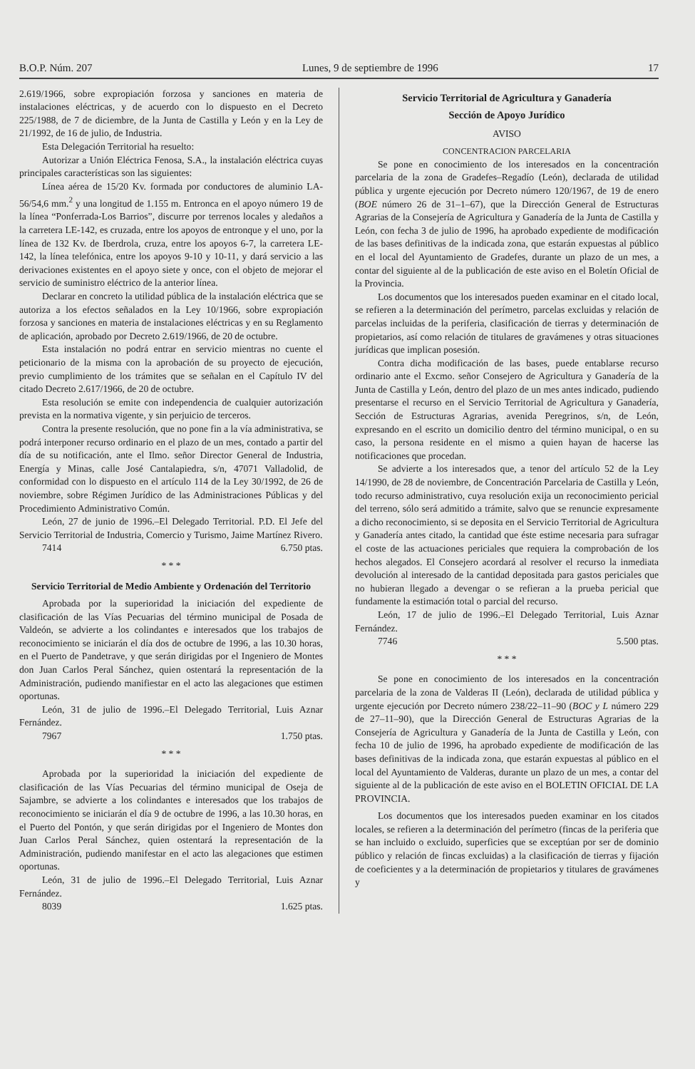B.O.P. Núm. 207 Lunes, 9 de septiembre de 1996 17
2.619/1966, sobre expropiación forzosa y sanciones en materia de instalaciones eléctricas, y de acuerdo con lo dispuesto en el Decreto 225/1988, de 7 de diciembre, de la Junta de Castilla y León y en la Ley de 21/1992, de 16 de julio, de Industria.
Esta Delegación Territorial ha resuelto:
Autorizar a Unión Eléctrica Fenosa, S.A., la instalación eléctrica cuyas principales características son las siguientes:
Línea aérea de 15/20 Kv. formada por conductores de aluminio LA-56/54,6 mm.<sup>2</sup> y una longitud de 1.155 m. Entronca en el apoyo número 19 de la línea “Ponferrada-Los Barrios”, discurre por terrenos locales y aledaños a la carretera LE-142, es cruzada, entre los apoyos de entronque y el uno, por la línea de 132 Kv. de Iberdrola, cruza, entre los apoyos 6-7, la carretera LE-142, la línea telefónica, entre los apoyos 9-10 y 10-11, y dará servicio a las derivaciones existentes en el apoyo siete y once, con el objeto de mejorar el servicio de suministro eléctrico de la anterior línea.
Declarar en concreto la utilidad pública de la instalación eléctrica que se autoriza a los efectos señalados en la Ley 10/1966, sobre expropiación forzosa y sanciones en materia de instalaciones eléctricas y en su Reglamento de aplicación, aprobado por Decreto 2.619/1966, de 20 de octubre.
Esta instalación no podrá entrar en servicio mientras no cuente el peticionario de la misma con la aprobación de su proyecto de ejecución, previo cumplimiento de los trámites que se señalan en el Capítulo IV del citado Decreto 2.617/1966, de 20 de octubre.
Esta resolución se emite con independencia de cualquier autorización prevista en la normativa vigente, y sin perjuicio de terceros.
Contra la presente resolución, que no pone fin a la vía administrativa, se podrá interponer recurso ordinario en el plazo de un mes, contado a partir del día de su notificación, ante el Ilmo. señor Director General de Industria, Energía y Minas, calle José Cantalapiedra, s/n, 47071 Valladolid, de conformidad con lo dispuesto en el artículo 114 de la Ley 30/1992, de 26 de noviembre, sobre Régimen Jurídico de las Administraciones Públicas y del Procedimiento Administrativo Común.
León, 27 de junio de 1996.–El Delegado Territorial. P.D. El Jefe del Servicio Territorial de Industria, Comercio y Turismo, Jaime Martínez Rivero.
7414 6.750 ptas.
* * *
Servicio Territorial de Medio Ambiente y Ordenación del Territorio
Aprobada por la superioridad la iniciación del expediente de clasificación de las Vías Pecuarias del término municipal de Posada de Valdeón, se advierte a los colindantes e interesados que los trabajos de reconocimiento se iniciarán el día dos de octubre de 1996, a las 10.30 horas, en el Puerto de Pandetrave, y que serán dirigidas por el Ingeniero de Montes don Juan Carlos Peral Sánchez, quien ostentará la representación de la Administración, pudiendo manifiestar en el acto las alegaciones que estimen oportunas.
León, 31 de julio de 1996.–El Delegado Territorial, Luis Aznar Fernández.
7967 1.750 ptas.
* * *
Aprobada por la superioridad la iniciación del expediente de clasificación de las Vías Pecuarias del término municipal de Oseja de Sajambre, se advierte a los colindantes e interesados que los trabajos de reconocimiento se iniciarán el día 9 de octubre de 1996, a las 10.30 horas, en el Puerto del Pontón, y que serán dirigidas por el Ingeniero de Montes don Juan Carlos Peral Sánchez, quien ostentará la representación de la Administración, pudiendo manifestar en el acto las alegaciones que estimen oportunas.
León, 31 de julio de 1996.–El Delegado Territorial, Luis Aznar Fernández.
8039 1.625 ptas.
Servicio Territorial de Agricultura y Ganadería
Sección de Apoyo Jurídico
AVISO
CONCENTRACION PARCELARIA
Se pone en conocimiento de los interesados en la concentración parcelaria de la zona de Gradefes–Regadío (León), declarada de utilidad pública y urgente ejecución por Decreto número 120/1967, de 19 de enero (BOE número 26 de 31–1–67), que la Dirección General de Estructuras Agrarias de la Consejería de Agricultura y Ganadería de la Junta de Castilla y León, con fecha 3 de julio de 1996, ha aprobado expediente de modificación de las bases definitivas de la indicada zona, que estarán expuestas al público en el local del Ayuntamiento de Gradefes, durante un plazo de un mes, a contar del siguiente al de la publicación de este aviso en el Boletín Oficial de la Provincia.
Los documentos que los interesados pueden examinar en el citado local, se refieren a la determinación del perímetro, parcelas excluidas y relación de parcelas incluidas de la periferia, clasificación de tierras y determinación de propietarios, así como relación de titulares de gravámenes y otras situaciones jurídicas que implican posesión.
Contra dicha modificación de las bases, puede entablarse recurso ordinario ante el Excmo. señor Consejero de Agricultura y Ganadería de la Junta de Castilla y León, dentro del plazo de un mes antes indicado, pudiendo presentarse el recurso en el Servicio Territorial de Agricultura y Ganadería, Sección de Estructuras Agrarias, avenida Peregrinos, s/n, de León, expresando en el escrito un domicilio dentro del término municipal, o en su caso, la persona residente en el mismo a quien hayan de hacerse las notificaciones que procedan.
Se advierte a los interesados que, a tenor del artículo 52 de la Ley 14/1990, de 28 de noviembre, de Concentración Parcelaria de Castilla y León, todo recurso administrativo, cuya resolución exija un reconocimiento pericial del terreno, sólo será admitido a trámite, salvo que se renuncie expresamente a dicho reconocimiento, si se deposita en el Servicio Territorial de Agricultura y Ganadería antes citado, la cantidad que éste estime necesaria para sufragar el coste de las actuaciones periciales que requiera la comprobación de los hechos alegados. El Consejero acordará al resolver el recurso la inmediata devolución al interesado de la cantidad depositada para gastos periciales que no hubieran llegado a devengar o se refieran a la prueba pericial que fundamente la estimación total o parcial del recurso.
León, 17 de julio de 1996.–El Delegado Territorial, Luis Aznar Fernández.
7746 5.500 ptas.
* * *
Se pone en conocimiento de los interesados en la concentración parcelaria de la zona de Valderas II (León), declarada de utilidad pública y urgente ejecución por Decreto número 238/22–11–90 (BOC y L número 229 de 27–11–90), que la Dirección General de Estructuras Agrarias de la Consejería de Agricultura y Ganadería de la Junta de Castilla y León, con fecha 10 de julio de 1996, ha aprobado expediente de modificación de las bases definitivas de la indicada zona, que estarán expuestas al público en el local del Ayuntamiento de Valderas, durante un plazo de un mes, a contar del siguiente al de la publicación de este aviso en el BOLETIN OFICIAL DE LA PROVINCIA.
Los documentos que los interesados pueden examinar en los citados locales, se refieren a la determinación del perímetro (fincas de la periferia que se han incluido o excluido, superficies que se exceptúan por ser de dominio público y relación de fincas excluidas) a la clasificación de tierras y fijación de coeficientes y a la determinación de propietarios y titulares de gravámenes y